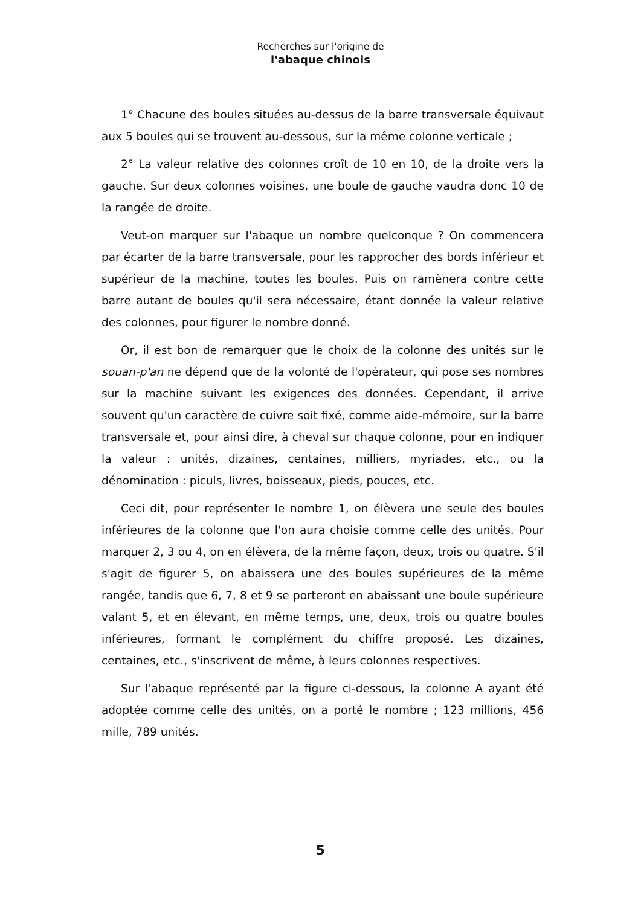Recherches sur l'origine de
l'abaque chinois
1° Chacune des boules situées au-dessus de la barre transversale équivaut aux 5 boules qui se trouvent au-dessous, sur la même colonne verticale ;
2° La valeur relative des colonnes croît de 10 en 10, de la droite vers la gauche. Sur deux colonnes voisines, une boule de gauche vaudra donc 10 de la rangée de droite.
Veut-on marquer sur l'abaque un nombre quelconque ? On commencera par écarter de la barre transversale, pour les rapprocher des bords inférieur et supérieur de la machine, toutes les boules. Puis on ramènera contre cette barre autant de boules qu'il sera nécessaire, étant donnée la valeur relative des colonnes, pour figurer le nombre donné.
Or, il est bon de remarquer que le choix de la colonne des unités sur le souan-p'an ne dépend que de la volonté de l'opérateur, qui pose ses nombres sur la machine suivant les exigences des données. Cependant, il arrive souvent qu'un caractère de cuivre soit fixé, comme aide-mémoire, sur la barre transversale et, pour ainsi dire, à cheval sur chaque colonne, pour en indiquer la valeur : unités, dizaines, centaines, milliers, myriades, etc., ou la dénomination : piculs, livres, boisseaux, pieds, pouces, etc.
Ceci dit, pour représenter le nombre 1, on élèvera une seule des boules inférieures de la colonne que l'on aura choisie comme celle des unités. Pour marquer 2, 3 ou 4, on en élèvera, de la même façon, deux, trois ou quatre. S'il s'agit de figurer 5, on abaissera une des boules supérieures de la même rangée, tandis que 6, 7, 8 et 9 se porteront en abaissant une boule supérieure valant 5, et en élevant, en même temps, une, deux, trois ou quatre boules inférieures, formant le complément du chiffre proposé. Les dizaines, centaines, etc., s'inscrivent de même, à leurs colonnes respectives.
Sur l'abaque représenté par la figure ci-dessous, la colonne A ayant été adoptée comme celle des unités, on a porté le nombre ; 123 millions, 456 mille, 789 unités.
5